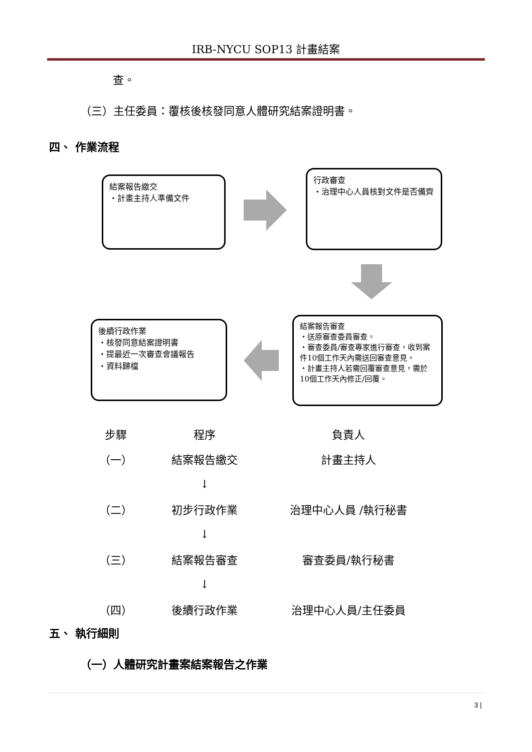IRB-NYCU SOP13 計畫結案
查。
（三）主任委員：覆核後核發同意人體研究結案證明書。
四、 作業流程
結案報告繳交
・計畫主持人準備文件
行政審查
・治理中心人員核對文件是否備齊
後續行政作業
・核發同意結案證明書
・提最近一次審查會議報告
・資料歸檔
結案報告審查
・送原審查委員審查。
・審查委員/審查專家進行審查，收到案件10個工作天內需送回審查意見。
・計畫主持人若需回覆審查意見，需於10個工作天內修正/回覆。
| 步驟 | 程序 | 負責人 |
| --- | --- | --- |
| （一） | 結案報告繳交 | 計畫主持人 |
| | ↓ | |
| （二） | 初步行政作業 | 治理中心人員 /執行秘書 |
| | ↓ | |
| （三） | 結案報告審查 | 審查委員/執行秘書 |
| | ↓ | |
| （四） | 後續行政作業 | 治理中心人員/主任委員 |
五、 執行細則
（一）人體研究計畫案結案報告之作業
3 |